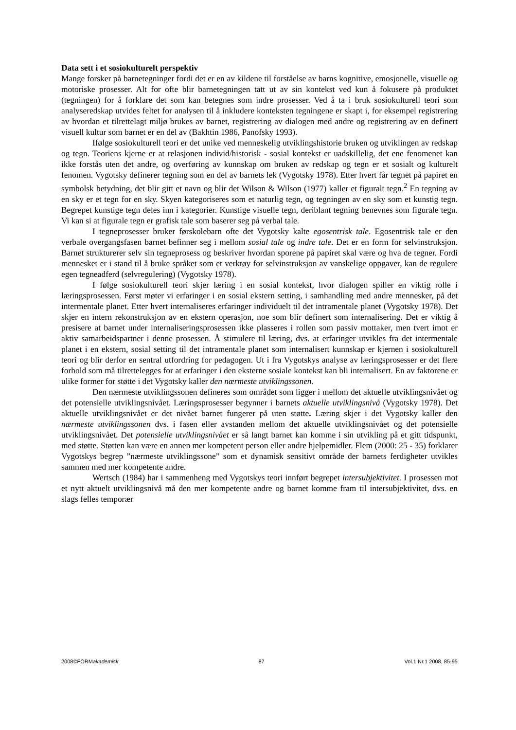Data sett i et sosiokulturelt perspektiv
Mange forsker på barnetegninger fordi det er en av kildene til forståelse av barns kognitive, emosjonelle, visuelle og motoriske prosesser. Alt for ofte blir barnetegningen tatt ut av sin kontekst ved kun å fokusere på produktet (tegningen) for å forklare det som kan betegnes som indre prosesser. Ved å ta i bruk sosiokulturell teori som analyseredskap utvides feltet for analysen til å inkludere konteksten tegningene er skapt i, for eksempel registrering av hvordan et tilrettelagt miljø brukes av barnet, registrering av dialogen med andre og registrering av en definert visuell kultur som barnet er en del av (Bakhtin 1986, Panofsky 1993).
Ifølge sosiokulturell teori er det unike ved menneskelig utviklingshistorie bruken og utviklingen av redskap og tegn. Teoriens kjerne er at relasjonen individ/historisk - sosial kontekst er uadskillelig, det ene fenomenet kan ikke forstås uten det andre, og overføring av kunnskap om bruken av redskap og tegn er et sosialt og kulturelt fenomen. Vygotsky definerer tegning som en del av barnets lek (Vygotsky 1978). Etter hvert får tegnet på papiret en symbolsk betydning, det blir gitt et navn og blir det Wilson & Wilson (1977) kaller et figuralt tegn.<sup>2</sup> En tegning av en sky er et tegn for en sky. Skyen kategoriseres som et naturlig tegn, og tegningen av en sky som et kunstig tegn. Begrepet kunstige tegn deles inn i kategorier. Kunstige visuelle tegn, deriblant tegning benevnes som figurale tegn. Vi kan si at figurale tegn er grafisk tale som baserer seg på verbal tale.
I tegneprosesser bruker førskolebarn ofte det Vygotsky kalte egosentrisk tale. Egosentrisk tale er den verbale overgangsfasen barnet befinner seg i mellom sosial tale og indre tale. Det er en form for selvinstruksjon. Barnet strukturerer selv sin tegneprosess og beskriver hvordan sporene på papiret skal være og hva de tegner. Fordi mennesket er i stand til å bruke språket som et verktøy for selvinstruksjon av vanskelige oppgaver, kan de regulere egen tegneadferd (selvregulering) (Vygotsky 1978).
I følge sosiokulturell teori skjer læring i en sosial kontekst, hvor dialogen spiller en viktig rolle i læringsprosessen. Først møter vi erfaringer i en sosial ekstern setting, i samhandling med andre mennesker, på det intermentale planet. Etter hvert internaliseres erfaringer individuelt til det intramentale planet (Vygotsky 1978). Det skjer en intern rekonstruksjon av en ekstern operasjon, noe som blir definert som internalisering. Det er viktig å presisere at barnet under internaliseringsprosessen ikke plasseres i rollen som passiv mottaker, men tvert imot er aktiv samarbeidspartner i denne prosessen. Å stimulere til læring, dvs. at erfaringer utvikles fra det intermentale planet i en ekstern, sosial setting til det intramentale planet som internalisert kunnskap er kjernen i sosiokulturell teori og blir derfor en sentral utfordring for pedagogen. Ut i fra Vygotskys analyse av læringsprosesser er det flere forhold som må tilrettelegges for at erfaringer i den eksterne sosiale kontekst kan bli internalisert. En av faktorene er ulike former for støtte i det Vygotsky kaller den nærmeste utviklingssonen.
Den nærmeste utviklingssonen defineres som området som ligger i mellom det aktuelle utviklingsnivået og det potensielle utviklingsnivået. Læringsprosesser begynner i barnets aktuelle utviklingsnivå (Vygotsky 1978). Det aktuelle utviklingsnivået er det nivået barnet fungerer på uten støtte. Læring skjer i det Vygotsky kaller den nærmeste utviklingssonen dvs. i fasen eller avstanden mellom det aktuelle utviklingsnivået og det potensielle utviklingsnivået. Det potensielle utviklingsnivået er så langt barnet kan komme i sin utvikling på et gitt tidspunkt, med støtte. Støtten kan være en annen mer kompetent person eller andre hjelpemidler. Flem (2000: 25 - 35) forklarer Vygotskys begrep ”nærmeste utviklingssone” som et dynamisk sensitivt område der barnets ferdigheter utvikles sammen med mer kompetente andre.
Wertsch (1984) har i sammenheng med Vygotskys teori innført begrepet intersubjektivitet. I prosessen mot et nytt aktuelt utviklingsnivå må den mer kompetente andre og barnet komme fram til intersubjektivitet, dvs. en slags felles temporær
2008©FORMakademisk 87 Vol.1 Nr.1 2008, 85-95